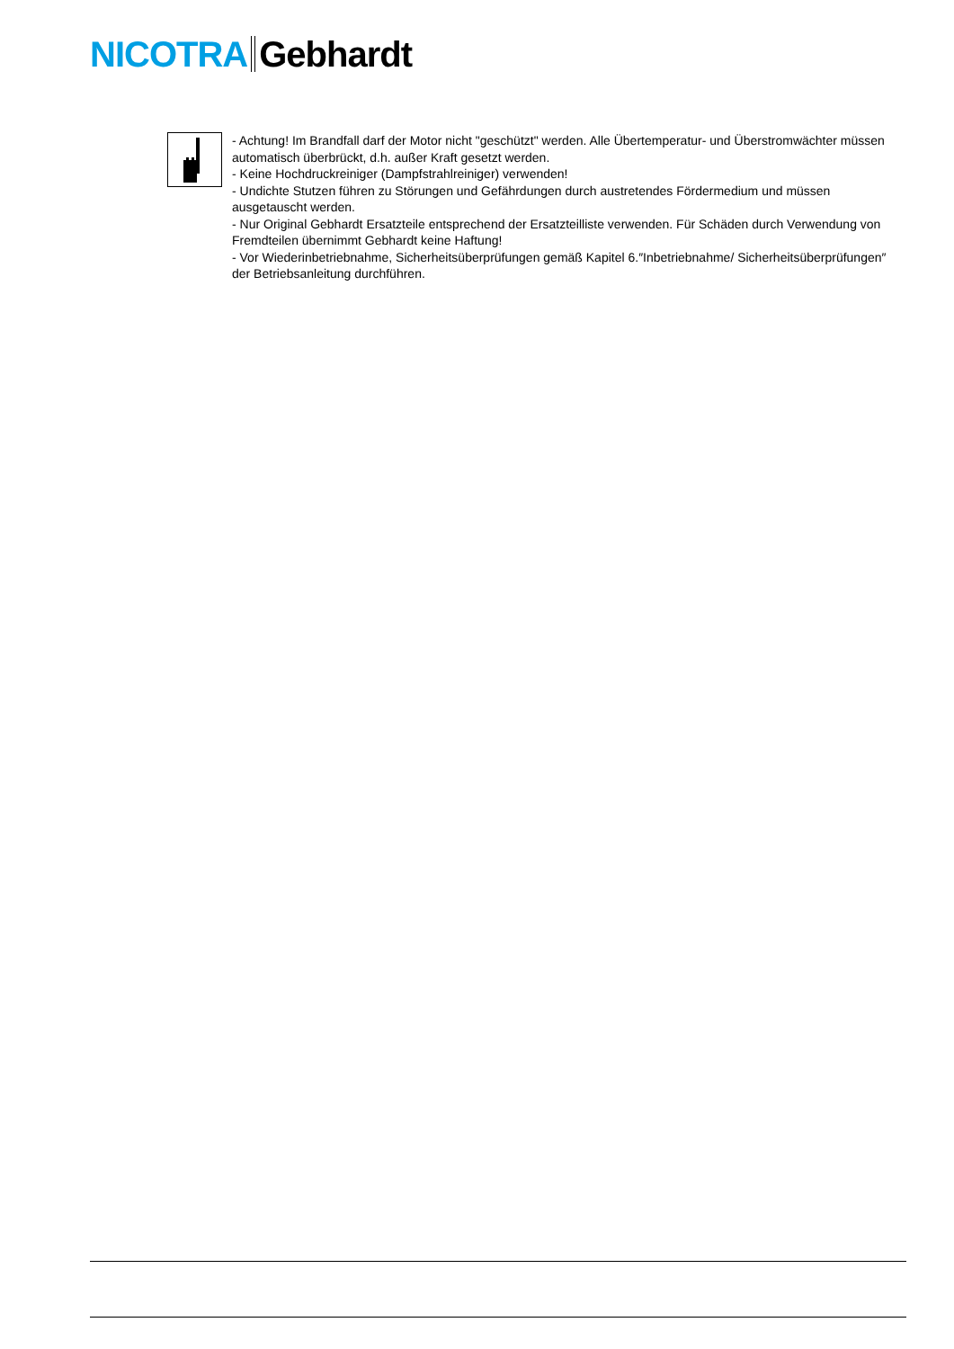NICOTRA Gebhardt
- Achtung! Im Brandfall darf der Motor nicht "geschützt" werden. Alle Übertemperatur- und Überstromwächter müssen automatisch überbrückt, d.h. außer Kraft gesetzt werden.
- Keine Hochdruckreiniger (Dampfstrahlreiniger) verwenden!
- Undichte Stutzen führen zu Störungen und Gefährdungen durch austretendes Fördermedium und müssen ausgetauscht werden.
- Nur Original Gebhardt Ersatzteile entsprechend der Ersatzteilliste verwenden. Für Schäden durch Verwendung von Fremdteilen übernimmt Gebhardt keine Haftung!
- Vor Wiederinbetriebnahme, Sicherheitsüberprüfungen gemäß Kapitel 6.″Inbetriebnahme/ Sicherheitsüberprüfungen″ der Betriebsanleitung durchführen.